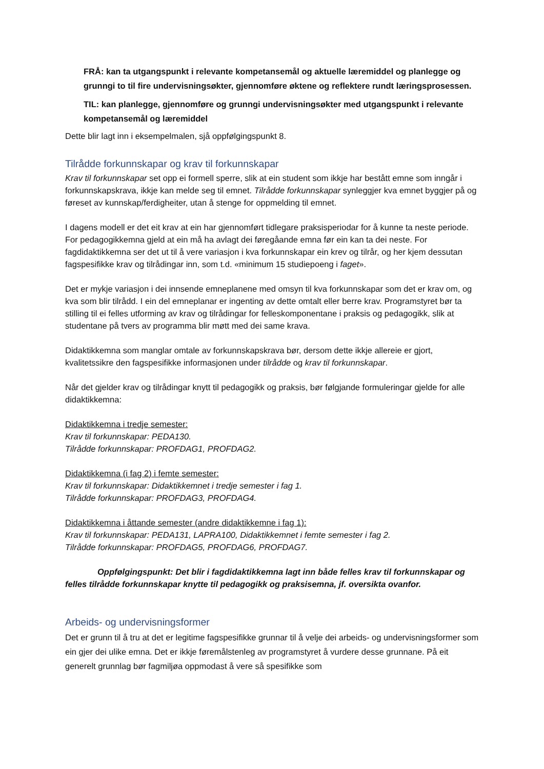FRÅ: kan ta utgangspunkt i relevante kompetansemål og aktuelle læremiddel og planlegge og grunngi to til fire undervisningsøkter, gjennomføre øktene og reflektere rundt læringsprosessen.
TIL: kan planlegge, gjennomføre og grunngi undervisningsøkter med utgangspunkt i relevante kompetansemål og læremiddel
Dette blir lagt inn i eksempelmalen, sjå oppfølgingspunkt 8.
Tilrådde forkunnskapar og krav til forkunnskapar
Krav til forkunnskapar set opp ei formell sperre, slik at ein student som ikkje har bestått emne som inngår i forkunnskapskrava, ikkje kan melde seg til emnet. Tilrådde forkunnskapar synleggjer kva emnet byggjer på og føreset av kunnskap/ferdigheiter, utan å stenge for oppmelding til emnet.
I dagens modell er det eit krav at ein har gjennomført tidlegare praksisperiodar for å kunne ta neste periode. For pedagogikkemna gjeld at ein må ha avlagt dei føregåande emna før ein kan ta dei neste. For fagdidaktikkemna ser det ut til å vere variasjon i kva forkunnskapar ein krev og tilrår, og her kjem dessutan fagspesifikke krav og tilrådingar inn, som t.d. «minimum 15 studiepoeng i faget».
Det er mykje variasjon i dei innsende emneplanene med omsyn til kva forkunnskapar som det er krav om, og kva som blir tilrådd. I ein del emneplanar er ingenting av dette omtalt eller berre krav. Programstyret bør ta stilling til ei felles utforming av krav og tilrådingar for felleskomponentane i praksis og pedagogikk, slik at studentane på tvers av programma blir møtt med dei same krava.
Didaktikkemna som manglar omtale av forkunnskapskrava bør, dersom dette ikkje allereie er gjort, kvalitetssikre den fagspesifikke informasjonen under tilrådde og krav til forkunnskapar.
Når det gjelder krav og tilrådingar knytt til pedagogikk og praksis, bør følgjande formuleringar gjelde for alle didaktikkemna:
Didaktikkemna i tredje semester:
Krav til forkunnskapar: PEDA130.
Tilrådde forkunnskapar: PROFDAG1, PROFDAG2.
Didaktikkemna (i fag 2) i femte semester:
Krav til forkunnskapar: Didaktikkemnet i tredje semester i fag 1.
Tilrådde forkunnskapar: PROFDAG3, PROFDAG4.
Didaktikkemna i åttande semester (andre didaktikkemne i fag 1):
Krav til forkunnskapar: PEDA131, LAPRA100, Didaktikkemnet i femte semester i fag 2.
Tilrådde forkunnskapar: PROFDAG5, PROFDAG6, PROFDAG7.
Oppfølgingspunkt: Det blir i fagdidaktikkemna lagt inn både felles krav til forkunnskapar og felles tilrådde forkunnskapar knytte til pedagogikk og praksisemna, jf. oversikta ovanfor.
Arbeids- og undervisningsformer
Det er grunn til å tru at det er legitime fagspesifikke grunnar til å velje dei arbeids- og undervisningsformer som ein gjer dei ulike emna. Det er ikkje føremålstenleg av programstyret å vurdere desse grunnane. På eit generelt grunnlag bør fagmiljøa oppmodast å vere så spesifikke som